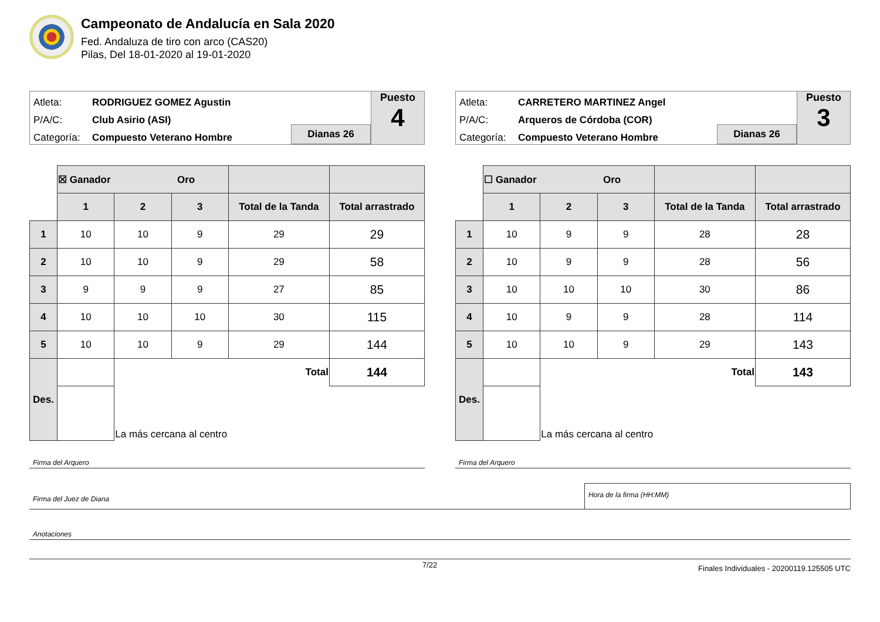Campeonato de Andalucía en Sala 2020
Fed. Andaluza de tiro con arco (CAS20)
Pilas, Del 18-01-2020 al 19-01-2020
Atleta: RODRIGUEZ GOMEZ Agustin
P/A/C: Club Asirio (ASI)
Categoría: Compuesto Veterano Hombre
Dianas 26
Puesto
4
| | ☒ Ganador Oro | | | | |
| | 1 | 2 | 3 | Total de la Tanda | Total arrastrado |
| 1 | 10 | 10 | 9 | 29 | 29 |
| 2 | 10 | 10 | 9 | 29 | 58 |
| 3 | 9 | 9 | 9 | 27 | 85 |
| 4 | 10 | 10 | 10 | 30 | 115 |
| 5 | 10 | 10 | 9 | 29 | 144 |
| Des. | | Total | | | 144 |
| | | La más cercana al centro | | | |
Firma del Arquero
Atleta: CARRETERO MARTINEZ Angel
P/A/C: Arqueros de Córdoba (COR)
Categoría: Compuesto Veterano Hombre
Dianas 26
Puesto
3
| | ☐ Ganador Oro | | | | |
| | 1 | 2 | 3 | Total de la Tanda | Total arrastrado |
| 1 | 10 | 9 | 9 | 28 | 28 |
| 2 | 10 | 9 | 9 | 28 | 56 |
| 3 | 10 | 10 | 10 | 30 | 86 |
| 4 | 10 | 9 | 9 | 28 | 114 |
| 5 | 10 | 10 | 9 | 29 | 143 |
| Des. | | Total | | | 143 |
| | | La más cercana al centro | | | |
Firma del Arquero
Firma del Juez de Diana
Hora de la firma (HH:MM)
Anotaciones
7/22 Finales Individuales - 20200119.125505 UTC